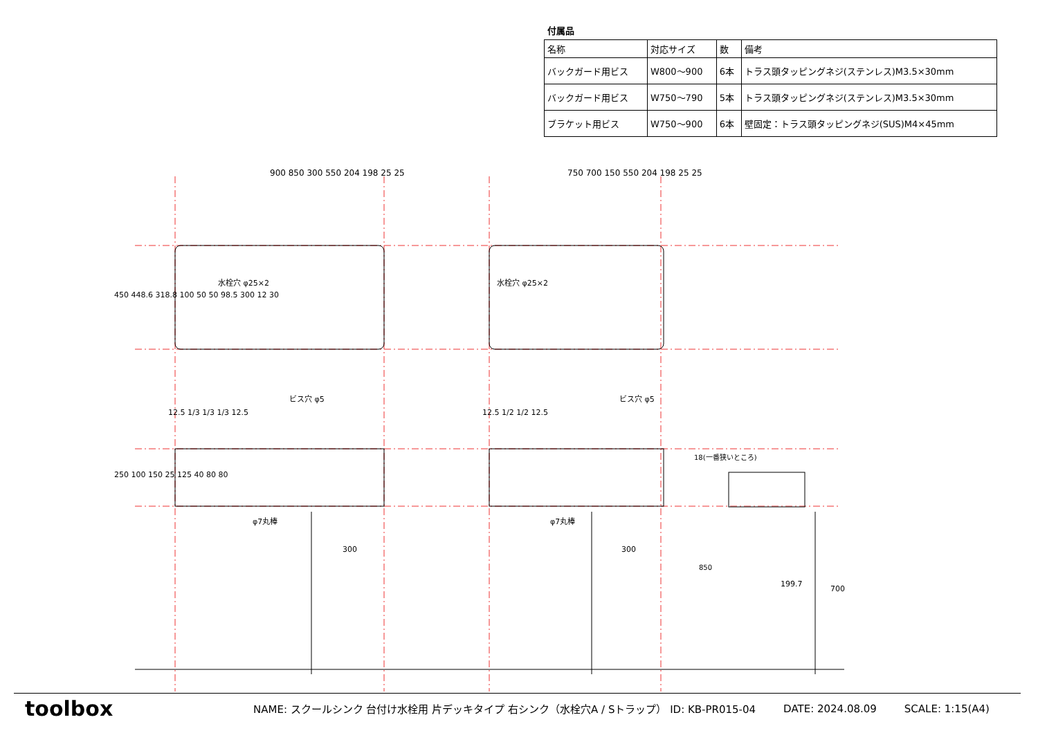付属品
| 名称 | 対応サイズ | 数 | 備考 |
| --- | --- | --- | --- |
| バックガード用ビス | W800〜900 | 6本 | トラス頭タッピングネジ(ステンレス)M3.5×30mm |
| バックガード用ビス | W750〜790 | 5本 | トラス頭タッピングネジ(ステンレス)M3.5×30mm |
| ブラケット用ビス | W750〜900 | 6本 | 壁固定：トラス頭タッピングネジ(SUS)M4×45mm |
900 850 300 550 204 198 25 25 750 700 150 550 204 198 25 25
水栓穴 φ25×2 水栓穴 φ25×2
450 448.6 318.8 100 50 50 98.5 300 12 30
ビス穴 φ5 ビス穴 φ5
12.5 1/3 1/3 1/3 12.5 12.5 1/2 1/2 12.5
250 100 150 25 125 40 80 80
φ7丸棒 φ7丸棒
300 300
18(一番狭いところ)
850
199.7
700
toolbox
NAME: スクールシンク 台付け水栓用 片デッキタイプ 右シンク（水栓穴A / Sトラップ） ID: KB-PR015-04 DATE: 2024.08.09 SCALE: 1:15(A4)